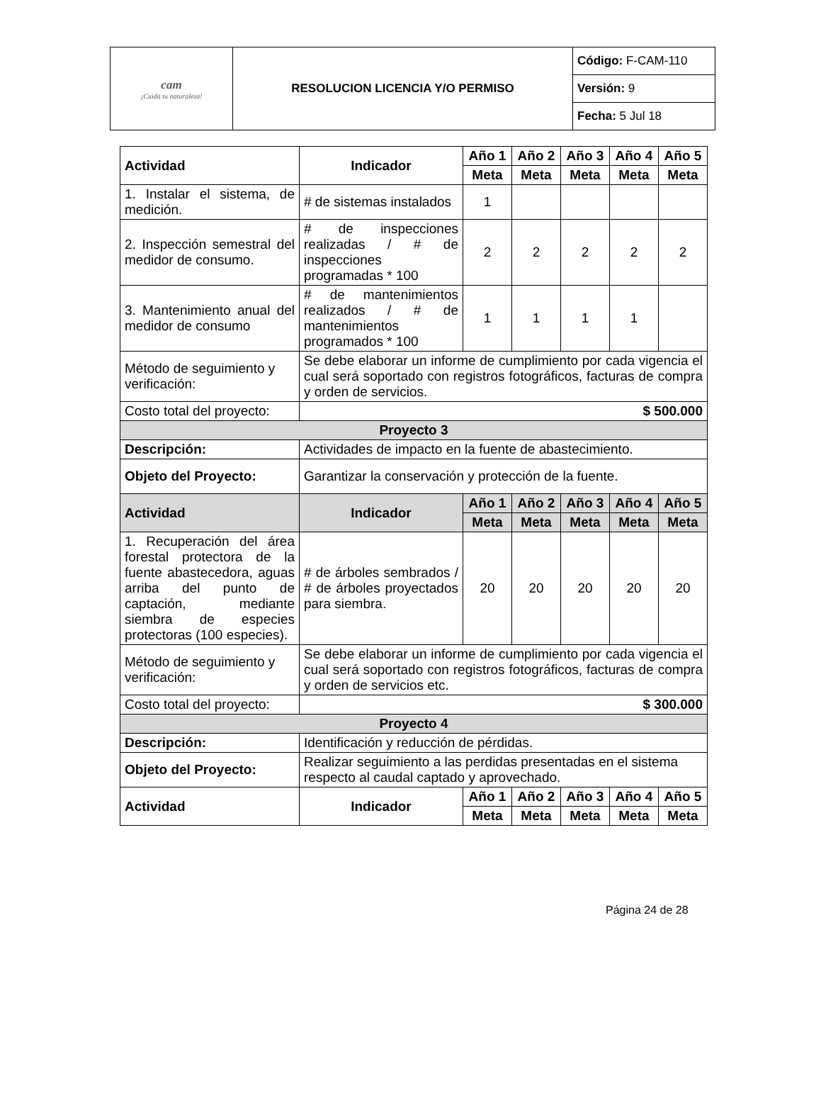| cam ¡Cuida tu naturaleza! | RESOLUCION LICENCIA Y/O PERMISO | Código: F-CAM-110 |
| | | Versión: 9 |
| | | Fecha: 5 Jul 18 |
| Actividad | Indicador | Año 1 | Año 2 | Año 3 | Año 4 | Año 5 |
| --- | --- | --- | --- | --- | --- | --- |
| | | Meta | Meta | Meta | Meta | Meta |
| 1. Instalar el sistema, de medición. | # de sistemas instalados | 1 | | | | |
| 2. Inspección semestral del medidor de consumo. | # de inspecciones realizadas / # de inspecciones programadas * 100 | 2 | 2 | 2 | 2 | 2 |
| 3. Mantenimiento anual del medidor de consumo | # de mantenimientos realizados / # de mantenimientos programados * 100 | 1 | 1 | 1 | 1 | |
| Método de seguimiento y verificación: | Se debe elaborar un informe de cumplimiento por cada vigencia el cual será soportado con registros fotográficos, facturas de compra y orden de servicios. | | | | | |
| Costo total del proyecto: | $ 500.000 | | | | | |
| Proyecto 3 | | | | | | |
| Descripción: | Actividades de impacto en la fuente de abastecimiento. | | | | | |
| Objeto del Proyecto: | Garantizar la conservación y protección de la fuente. | | | | | |
| Actividad | Indicador | Año 1 | Año 2 | Año 3 | Año 4 | Año 5 |
| | | Meta | Meta | Meta | Meta | Meta |
| 1. Recuperación del área forestal protectora de la fuente abastecedora, aguas arriba del punto de captación, mediante siembra de especies protectoras (100 especies). | # de árboles sembrados / # de árboles proyectados para siembra. | 20 | 20 | 20 | 20 | 20 |
| Método de seguimiento y verificación: | Se debe elaborar un informe de cumplimiento por cada vigencia el cual será soportado con registros fotográficos, facturas de compra y orden de servicios etc. | | | | | |
| Costo total del proyecto: | $ 300.000 | | | | | |
| Proyecto 4 | | | | | | |
| Descripción: | Identificación y reducción de pérdidas. | | | | | |
| Objeto del Proyecto: | Realizar seguimiento a las perdidas presentadas en el sistema respecto al caudal captado y aprovechado. | | | | | |
| Actividad | Indicador | Año 1 | Año 2 | Año 3 | Año 4 | Año 5 |
| | | Meta | Meta | Meta | Meta | Meta |
Página 24 de 28